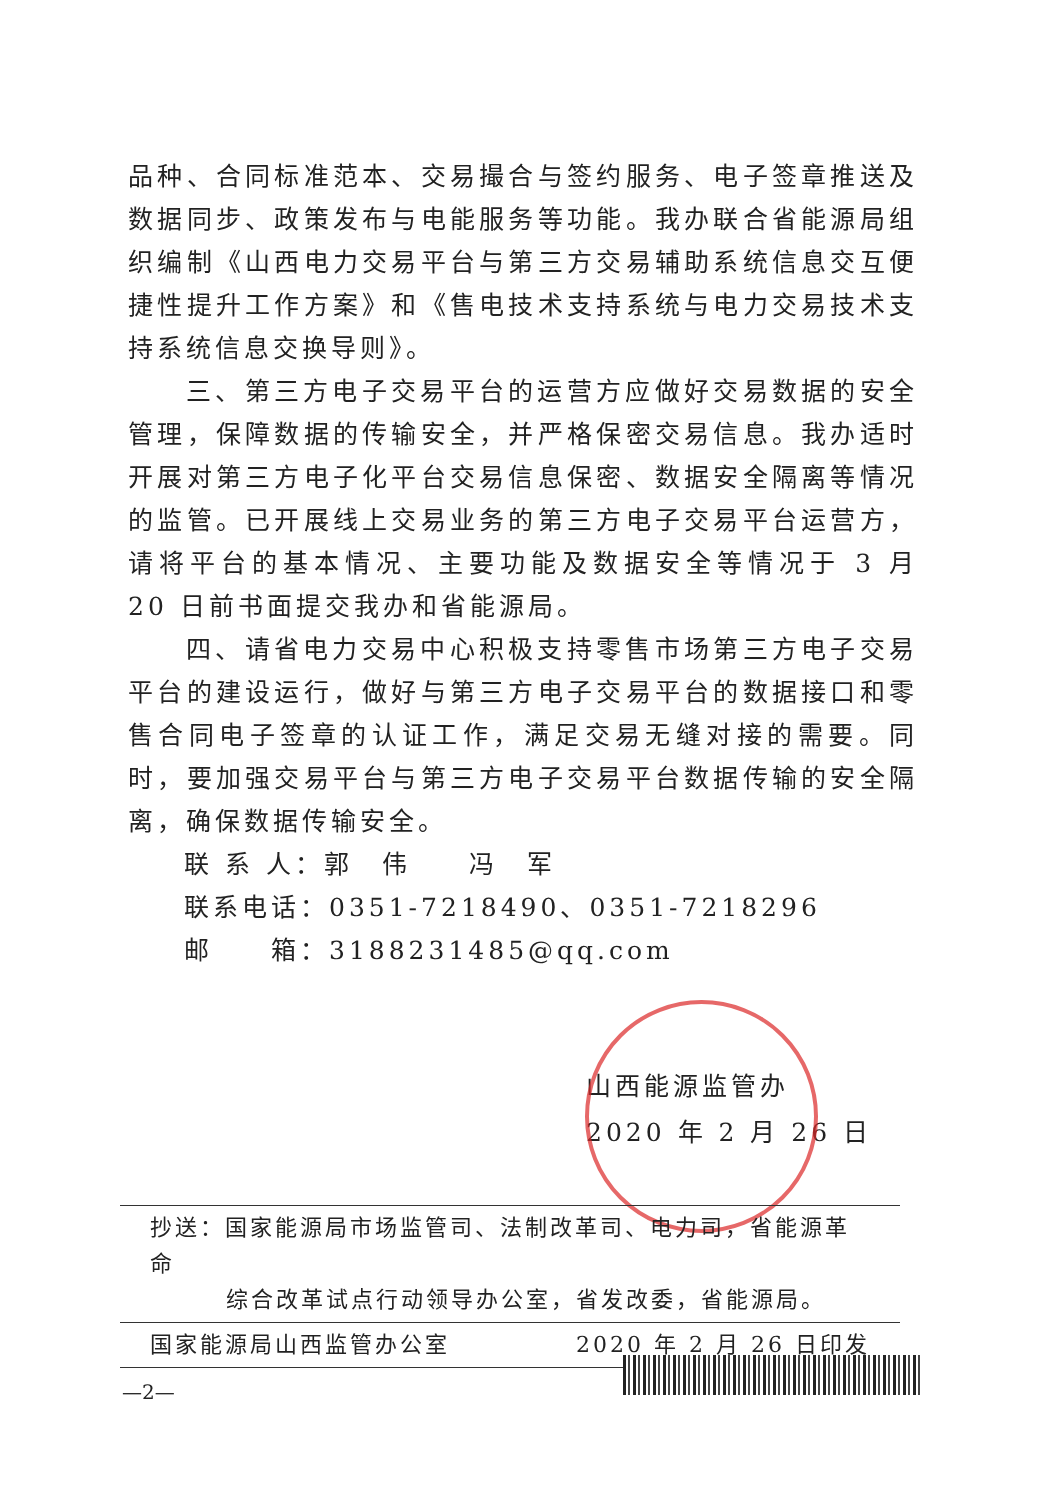品种、合同标准范本、交易撮合与签约服务、电子签章推送及数据同步、政策发布与电能服务等功能。我办联合省能源局组织编制《山西电力交易平台与第三方交易辅助系统信息交互便捷性提升工作方案》和《售电技术支持系统与电力交易技术支持系统信息交换导则》。
三、第三方电子交易平台的运营方应做好交易数据的安全管理，保障数据的传输安全，并严格保密交易信息。我办适时开展对第三方电子化平台交易信息保密、数据安全隔离等情况的监管。已开展线上交易业务的第三方电子交易平台运营方，请将平台的基本情况、主要功能及数据安全等情况于 3 月 20 日前书面提交我办和省能源局。
四、请省电力交易中心积极支持零售市场第三方电子交易平台的建设运行，做好与第三方电子交易平台的数据接口和零售合同电子签章的认证工作，满足交易无缝对接的需要。同时，要加强交易平台与第三方电子交易平台数据传输的安全隔离，确保数据传输安全。
联 系 人：郭　伟　　冯　军
联系电话：0351-7218490、0351-7218296
邮　　箱：3188231485@qq.com
山西能源监管办
2020 年 2 月 26 日
抄送：国家能源局市场监管司、法制改革司、电力司，省能源革命
综合改革试点行动领导办公室，省发改委，省能源局。
国家能源局山西监管办公室 2020 年 2 月 26 日印发
—2—